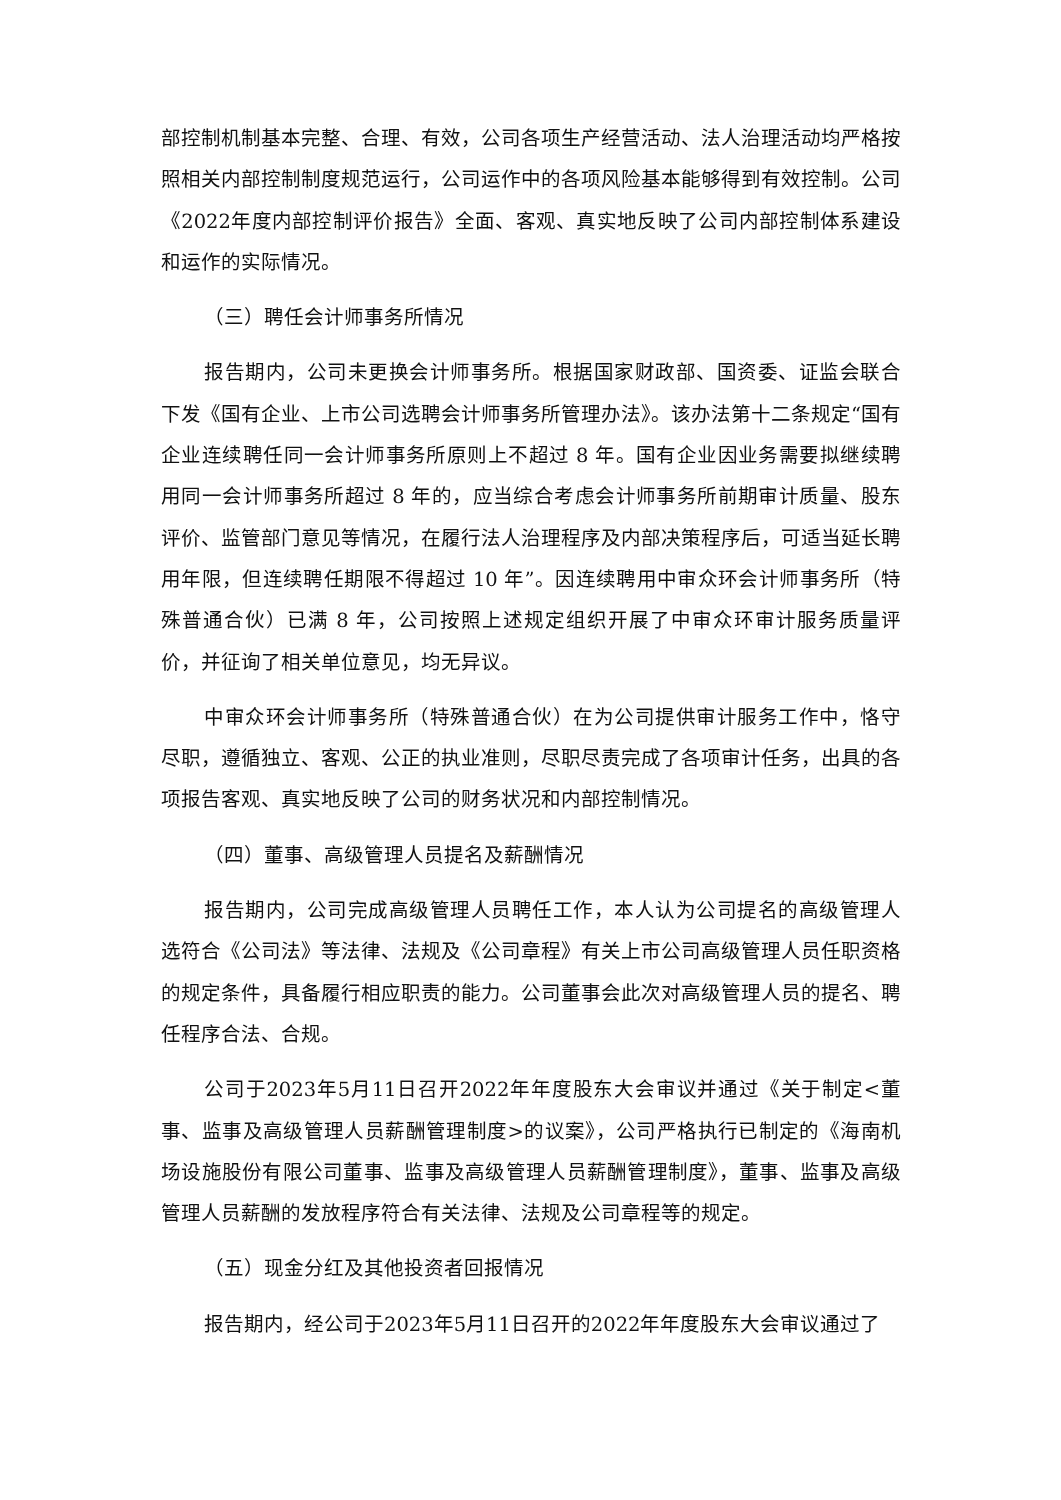部控制机制基本完整、合理、有效，公司各项生产经营活动、法人治理活动均严格按照相关内部控制制度规范运行，公司运作中的各项风险基本能够得到有效控制。公司《2022年度内部控制评价报告》全面、客观、真实地反映了公司内部控制体系建设和运作的实际情况。
（三）聘任会计师事务所情况
报告期内，公司未更换会计师事务所。根据国家财政部、国资委、证监会联合下发《国有企业、上市公司选聘会计师事务所管理办法》。该办法第十二条规定“国有企业连续聘任同一会计师事务所原则上不超过 8 年。国有企业因业务需要拟继续聘用同一会计师事务所超过 8 年的，应当综合考虑会计师事务所前期审计质量、股东评价、监管部门意见等情况，在履行法人治理程序及内部决策程序后，可适当延长聘用年限，但连续聘任期限不得超过 10 年”。因连续聘用中审众环会计师事务所（特殊普通合伙）已满 8 年，公司按照上述规定组织开展了中审众环审计服务质量评价，并征询了相关单位意见，均无异议。
中审众环会计师事务所（特殊普通合伙）在为公司提供审计服务工作中，恪守尽职，遵循独立、客观、公正的执业准则，尽职尽责完成了各项审计任务，出具的各项报告客观、真实地反映了公司的财务状况和内部控制情况。
（四）董事、高级管理人员提名及薪酬情况
报告期内，公司完成高级管理人员聘任工作，本人认为公司提名的高级管理人选符合《公司法》等法律、法规及《公司章程》有关上市公司高级管理人员任职资格的规定条件，具备履行相应职责的能力。公司董事会此次对高级管理人员的提名、聘任程序合法、合规。
公司于2023年5月11日召开2022年年度股东大会审议并通过《关于制定<董事、监事及高级管理人员薪酬管理制度>的议案》，公司严格执行已制定的《海南机场设施股份有限公司董事、监事及高级管理人员薪酬管理制度》，董事、监事及高级管理人员薪酬的发放程序符合有关法律、法规及公司章程等的规定。
（五）现金分红及其他投资者回报情况
报告期内，经公司于2023年5月11日召开的2022年年度股东大会审议通过了